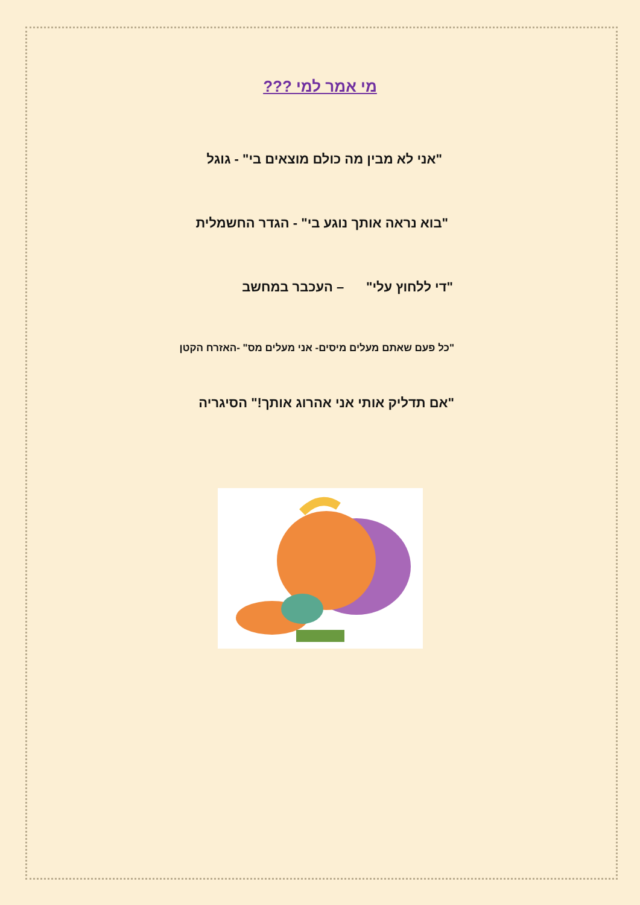מי אמר למי ???
"אני לא מבין מה כולם מוצאים בי" - גוגל
"בוא נראה אותך נוגע בי" - הגדר החשמלית
"די ללחוץ עלי" – העכבר במחשב
"כל פעם שאתם מעלים מיסים- אני מעלים מס" -האזרח הקטן
"אם תדליק אותי אני אהרוג אותך!" הסיגריה